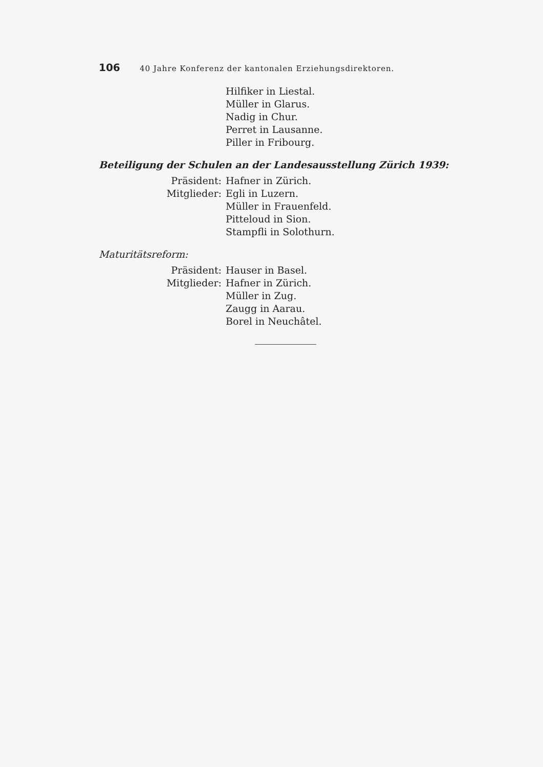106 40 Jahre Konferenz der kantonalen Erziehungsdirektoren.
Hilfiker in Liestal.
Müller in Glarus.
Nadig in Chur.
Perret in Lausanne.
Piller in Fribourg.
Beteiligung der Schulen an der Landesausstellung Zürich 1939:
Präsident: Hafner in Zürich.
Mitglieder: Egli in Luzern.
Müller in Frauenfeld.
Pitteloud in Sion.
Stampfli in Solothurn.
Maturitätsreform:
Präsident: Hauser in Basel.
Mitglieder: Hafner in Zürich.
Müller in Zug.
Zaugg in Aarau.
Borel in Neuchâtel.